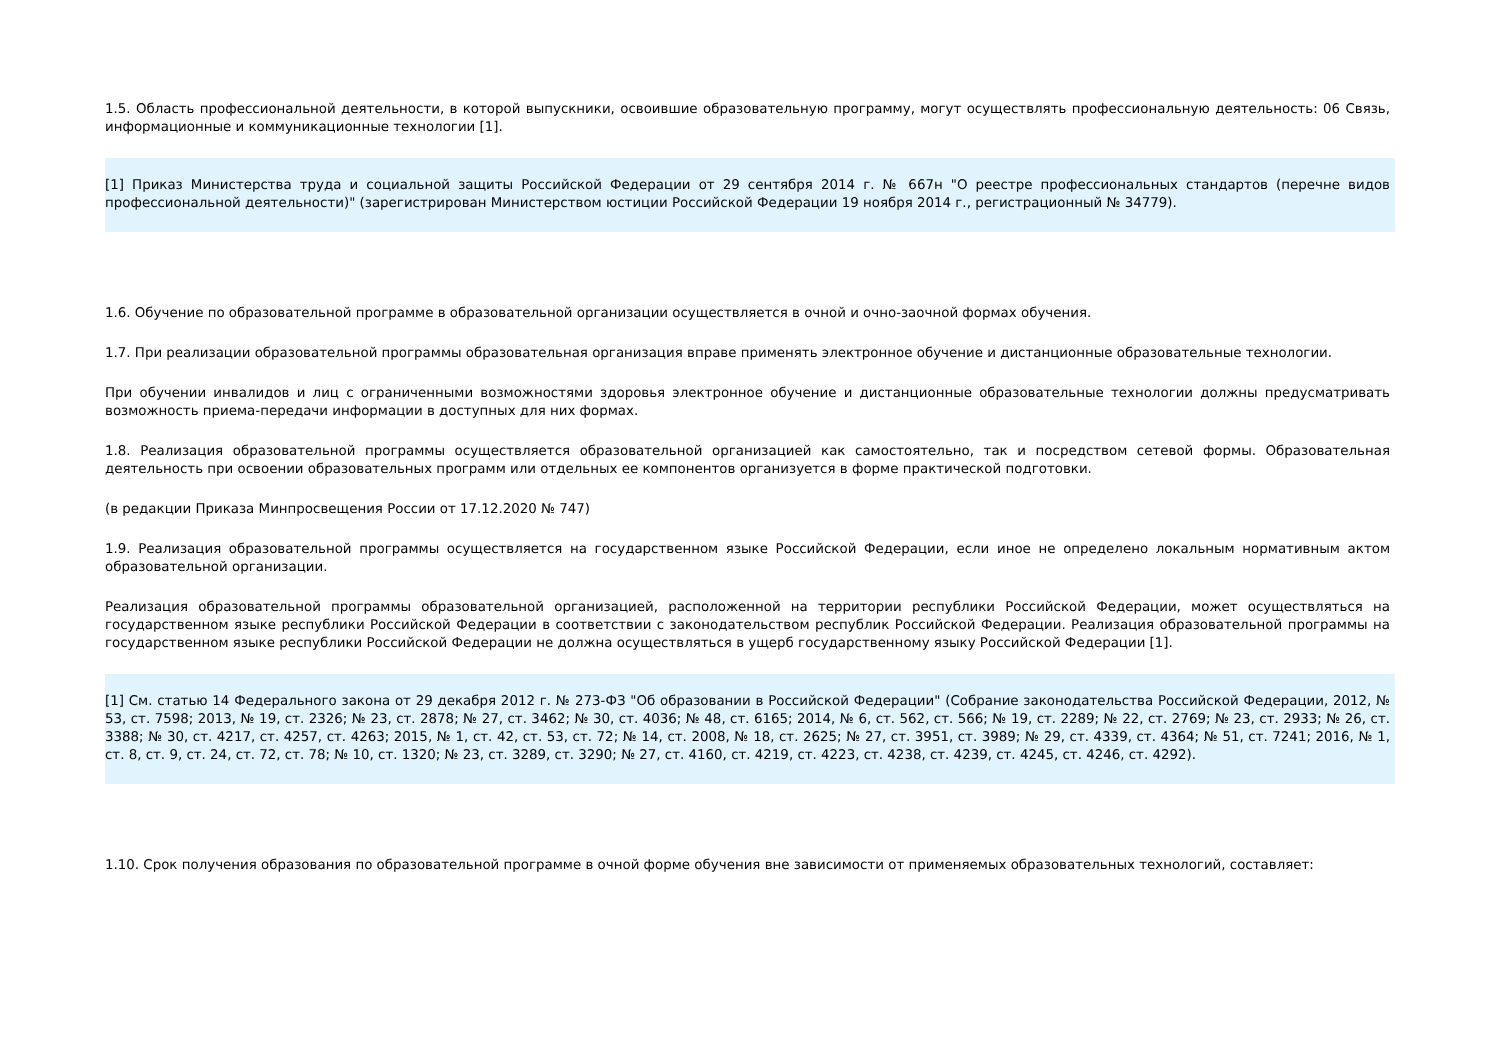1.5. Область профессиональной деятельности, в которой выпускники, освоившие образовательную программу, могут осуществлять профессиональную деятельность: 06 Связь, информационные и коммуникационные технологии [1].
[1] Приказ Министерства труда и социальной защиты Российской Федерации от 29 сентября 2014 г. № 667н "О реестре профессиональных стандартов (перечне видов профессиональной деятельности)" (зарегистрирован Министерством юстиции Российской Федерации 19 ноября 2014 г., регистрационный № 34779).
1.6. Обучение по образовательной программе в образовательной организации осуществляется в очной и очно-заочной формах обучения.
1.7. При реализации образовательной программы образовательная организация вправе применять электронное обучение и дистанционные образовательные технологии.
При обучении инвалидов и лиц с ограниченными возможностями здоровья электронное обучение и дистанционные образовательные технологии должны предусматривать возможность приема-передачи информации в доступных для них формах.
1.8. Реализация образовательной программы осуществляется образовательной организацией как самостоятельно, так и посредством сетевой формы. Образовательная деятельность при освоении образовательных программ или отдельных ее компонентов организуется в форме практической подготовки.
(в редакции Приказа Минпросвещения России от 17.12.2020 № 747)
1.9. Реализация образовательной программы осуществляется на государственном языке Российской Федерации, если иное не определено локальным нормативным актом образовательной организации.
Реализация образовательной программы образовательной организацией, расположенной на территории республики Российской Федерации, может осуществляться на государственном языке республики Российской Федерации в соответствии с законодательством республик Российской Федерации. Реализация образовательной программы на государственном языке республики Российской Федерации не должна осуществляться в ущерб государственному языку Российской Федерации [1].
[1] См. статью 14 Федерального закона от 29 декабря 2012 г. № 273-ФЗ "Об образовании в Российской Федерации" (Собрание законодательства Российской Федерации, 2012, № 53, ст. 7598; 2013, № 19, ст. 2326; № 23, ст. 2878; № 27, ст. 3462; № 30, ст. 4036; № 48, ст. 6165; 2014, № 6, ст. 562, ст. 566; № 19, ст. 2289; № 22, ст. 2769; № 23, ст. 2933; № 26, ст. 3388; № 30, ст. 4217, ст. 4257, ст. 4263; 2015, № 1, ст. 42, ст. 53, ст. 72; № 14, ст. 2008, № 18, ст. 2625; № 27, ст. 3951, ст. 3989; № 29, ст. 4339, ст. 4364; № 51, ст. 7241; 2016, № 1, ст. 8, ст. 9, ст. 24, ст. 72, ст. 78; № 10, ст. 1320; № 23, ст. 3289, ст. 3290; № 27, ст. 4160, ст. 4219, ст. 4223, ст. 4238, ст. 4239, ст. 4245, ст. 4246, ст. 4292).
1.10. Срок получения образования по образовательной программе в очной форме обучения вне зависимости от применяемых образовательных технологий, составляет: